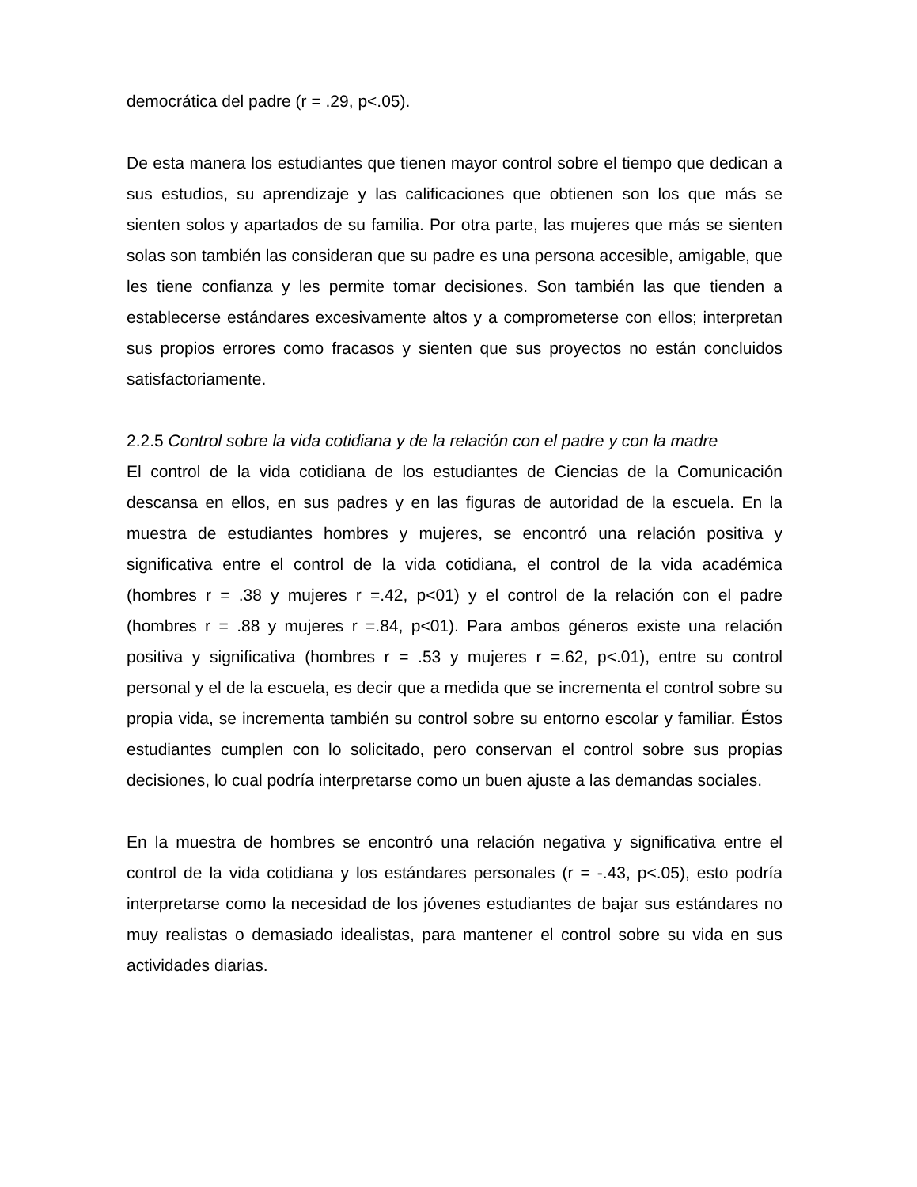democrática del padre (r = .29, p<.05).
De esta manera los estudiantes que tienen mayor control sobre el tiempo que dedican a sus estudios, su aprendizaje y las calificaciones que obtienen son los que más se sienten solos y apartados de su familia. Por otra parte, las mujeres que más se sienten solas son también las consideran que su padre es una persona accesible, amigable, que les tiene confianza y les permite tomar decisiones. Son también las que tienden a establecerse estándares excesivamente altos y a comprometerse con ellos; interpretan sus propios errores como fracasos y sienten que sus proyectos no están concluidos satisfactoriamente.
2.2.5 Control sobre la vida cotidiana y de la relación con el padre y con la madre
El control de la vida cotidiana de los estudiantes de Ciencias de la Comunicación descansa en ellos, en sus padres y en las figuras de autoridad de la escuela. En la muestra de estudiantes hombres y mujeres, se encontró una relación positiva y significativa entre el control de la vida cotidiana, el control de la vida académica (hombres r = .38 y mujeres r =.42, p<01) y el control de la relación con el padre (hombres r = .88 y mujeres r =.84, p<01). Para ambos géneros existe una relación positiva y significativa (hombres r = .53 y mujeres r =.62, p<.01), entre su control personal y el de la escuela, es decir que a medida que se incrementa el control sobre su propia vida, se incrementa también su control sobre su entorno escolar y familiar. Éstos estudiantes cumplen con lo solicitado, pero conservan el control sobre sus propias decisiones, lo cual podría interpretarse como un buen ajuste a las demandas sociales.
En la muestra de hombres se encontró una relación negativa y significativa entre el control de la vida cotidiana y los estándares personales (r = -.43, p<.05), esto podría interpretarse como la necesidad de los jóvenes estudiantes de bajar sus estándares no muy realistas o demasiado idealistas, para mantener el control sobre su vida en sus actividades diarias.